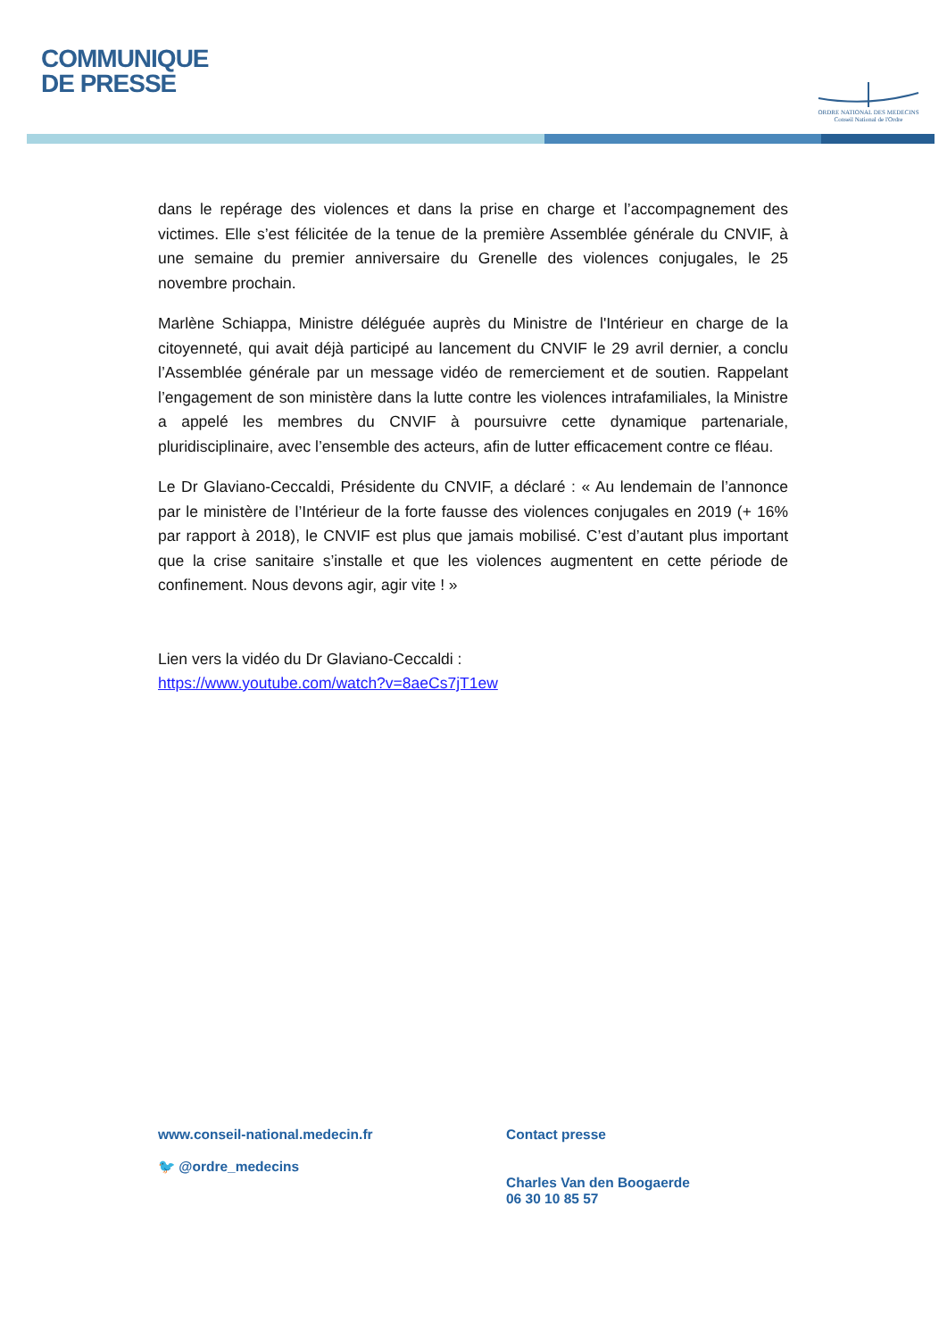COMMUNIQUE
DE PRESSE
ORDRE NATIONAL DES MEDECINS
Conseil National de l'Ordre
dans le repérage des violences et dans la prise en charge et l’accompagnement des victimes. Elle s’est félicitée de la tenue de la première Assemblée générale du CNVIF, à une semaine du premier anniversaire du Grenelle des violences conjugales, le 25 novembre prochain.
Marlène Schiappa, Ministre déléguée auprès du Ministre de l'Intérieur en charge de la citoyenneté, qui avait déjà participé au lancement du CNVIF le 29 avril dernier, a conclu l’Assemblée générale par un message vidéo de remerciement et de soutien. Rappelant l’engagement de son ministère dans la lutte contre les violences intrafamiliales, la Ministre a appelé les membres du CNVIF à poursuivre cette dynamique partenariale, pluridisciplinaire, avec l’ensemble des acteurs, afin de lutter efficacement contre ce fléau.
Le Dr Glaviano-Ceccaldi, Présidente du CNVIF, a déclaré : « Au lendemain de l’annonce par le ministère de l’Intérieur de la forte fausse des violences conjugales en 2019 (+ 16% par rapport à 2018), le CNVIF est plus que jamais mobilisé. C’est d’autant plus important que la crise sanitaire s’installe et que les violences augmentent en cette période de confinement. Nous devons agir, agir vite ! »
Lien vers la vidéo du Dr Glaviano-Ceccaldi :
https://www.youtube.com/watch?v=8aeCs7jT1ew
www.conseil-national.medecin.fr
🐦 @ordre_medecins
Contact presse
Charles Van den Boogaerde
06 30 10 85 57